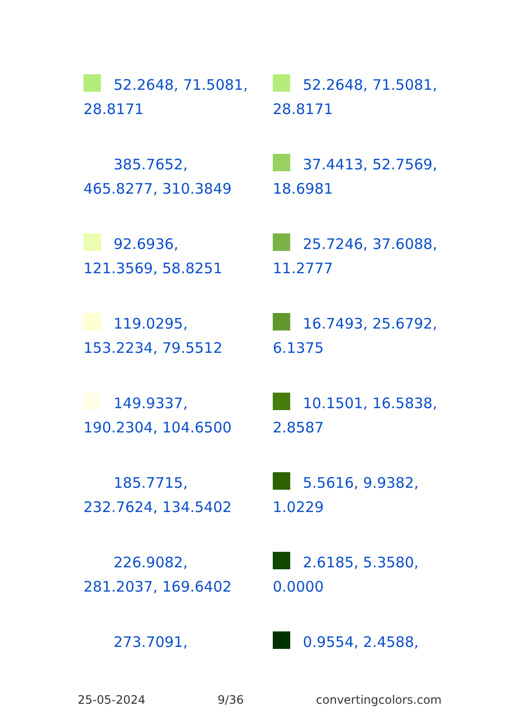52.2648, 71.5081, 28.8171
52.2648, 71.5081, 28.8171
385.7652, 465.8277, 310.3849
37.4413, 52.7569, 18.6981
92.6936, 121.3569, 58.8251
25.7246, 37.6088, 11.2777
119.0295, 153.2234, 79.5512
16.7493, 25.6792, 6.1375
149.9337, 190.2304, 104.6500
10.1501, 16.5838, 2.8587
185.7715, 232.7624, 134.5402
5.5616, 9.9382, 1.0229
226.9082, 281.2037, 169.6402
2.6185, 5.3580, 0.0000
273.7091,
0.9554, 2.4588,
25-05-2024 9/36 convertingcolors.com